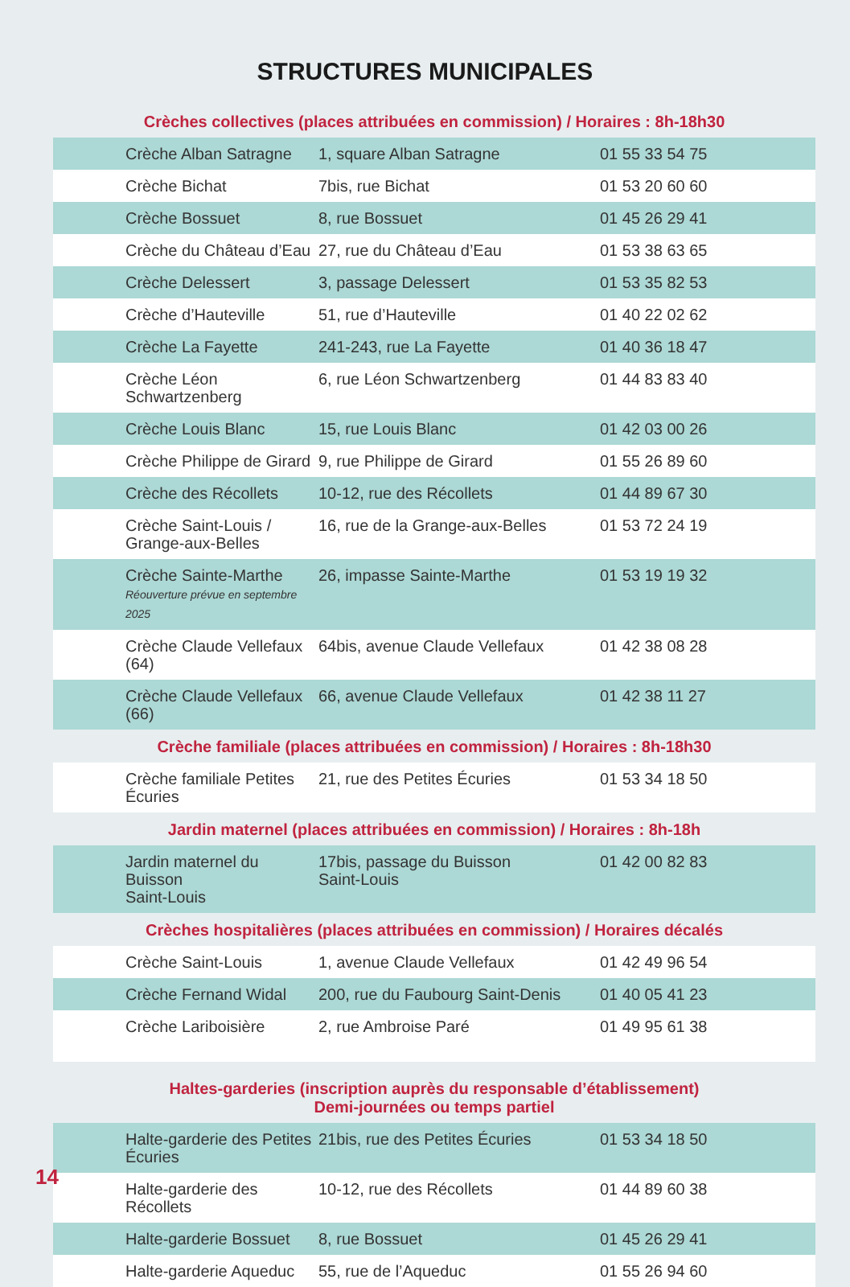STRUCTURES MUNICIPALES
| Crèches collectives (places attribuées en commission) / Horaires : 8h-18h30 | | |
| --- | --- | --- |
| Crèche Alban Satragne | 1, square Alban Satragne | 01 55 33 54 75 |
| Crèche Bichat | 7bis, rue Bichat | 01 53 20 60 60 |
| Crèche Bossuet | 8, rue Bossuet | 01 45 26 29 41 |
| Crèche du Château d’Eau | 27, rue du Château d’Eau | 01 53 38 63 65 |
| Crèche Delessert | 3, passage Delessert | 01 53 35 82 53 |
| Crèche d’Hauteville | 51, rue d’Hauteville | 01 40 22 02 62 |
| Crèche La Fayette | 241-243, rue La Fayette | 01 40 36 18 47 |
| Crèche Léon Schwartzenberg | 6, rue Léon Schwartzenberg | 01 44 83 83 40 |
| Crèche Louis Blanc | 15, rue Louis Blanc | 01 42 03 00 26 |
| Crèche Philippe de Girard | 9, rue Philippe de Girard | 01 55 26 89 60 |
| Crèche des Récollets | 10-12, rue des Récollets | 01 44 89 67 30 |
| Crèche Saint-Louis / Grange-aux-Belles | 16, rue de la Grange-aux-Belles | 01 53 72 24 19 |
| Crèche Sainte-Marthe Réouverture prévue en septembre 2025 | 26, impasse Sainte-Marthe | 01 53 19 19 32 |
| Crèche Claude Vellefaux (64) | 64bis, avenue Claude Vellefaux | 01 42 38 08 28 |
| Crèche Claude Vellefaux (66) | 66, avenue Claude Vellefaux | 01 42 38 11 27 |
| Crèche familiale (places attribuées en commission) / Horaires : 8h-18h30 | | |
| Crèche familiale Petites Écuries | 21, rue des Petites Écuries | 01 53 34 18 50 |
| Jardin maternel (places attribuées en commission) / Horaires : 8h-18h | | |
| Jardin maternel du Buisson Saint-Louis | 17bis, passage du Buisson Saint-Louis | 01 42 00 82 83 |
| Crèches hospitalières (places attribuées en commission) / Horaires décalés | | |
| Crèche Saint-Louis | 1, avenue Claude Vellefaux | 01 42 49 96 54 |
| Crèche Fernand Widal | 200, rue du Faubourg Saint-Denis | 01 40 05 41 23 |
| Crèche Lariboisière | 2, rue Ambroise Paré | 01 49 95 61 38 |
| Haltes-garderies (inscription auprès du responsable d’établissement) Demi-journées ou temps partiel | | |
| Halte-garderie des Petites Écuries | 21bis, rue des Petites Écuries | 01 53 34 18 50 |
| Halte-garderie des Récollets | 10-12, rue des Récollets | 01 44 89 60 38 |
| Halte-garderie Bossuet | 8, rue Bossuet | 01 45 26 29 41 |
| Halte-garderie Aqueduc | 55, rue de l’Aqueduc | 01 55 26 94 60 |
14